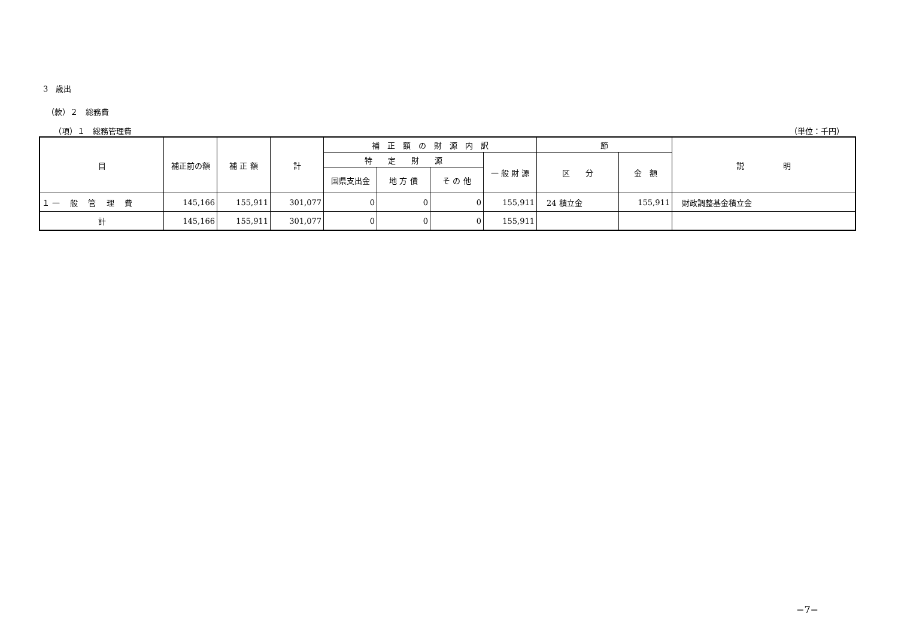3　歳出
（款）２　総務費
（項）１　総務管理費 （単位：千円）
| 目 | 補正前の額 | 補 正 額 | 計 | 補 正 額 の 財 源 内 訳 | | | | 節 | | 説 明 |
| --- | --- | --- | --- | --- | --- | --- | --- | --- | --- | --- |
| | | | | 特 定 財 源 | | | 一 般 財 源 | 区 分 | 金 額 | |
| | | | | 国県支出金 | 地 方 債 | そ の 他 | | | | |
| １ 一 般 管 理 費 | 145,166 | 155,911 | 301,077 | 0 | 0 | 0 | 155,911 | 24 積立金 | 155,911 | 財政調整基金積立金 |
| 計 | 145,166 | 155,911 | 301,077 | 0 | 0 | 0 | 155,911 | | | |
−7−